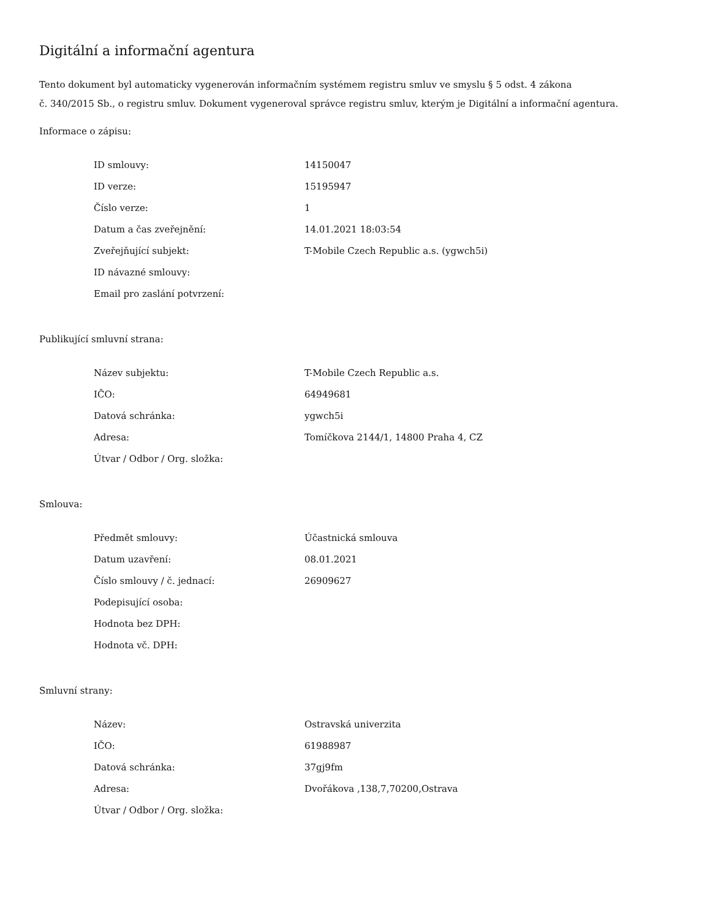Digitální a informační agentura
Tento dokument byl automaticky vygenerován informačním systémem registru smluv ve smyslu § 5 odst. 4 zákona
č. 340/2015 Sb., o registru smluv. Dokument vygeneroval správce registru smluv, kterým je Digitální a informační agentura.
Informace o zápisu:
| ID smlouvy: | 14150047 |
| ID verze: | 15195947 |
| Číslo verze: | 1 |
| Datum a čas zveřejnění: | 14.01.2021 18:03:54 |
| Zveřejňující subjekt: | T-Mobile Czech Republic a.s. (ygwch5i) |
| ID návazné smlouvy: | |
| Email pro zaslání potvrzení: | |
Publikující smluvní strana:
| Název subjektu: | T-Mobile Czech Republic a.s. |
| IČO: | 64949681 |
| Datová schránka: | ygwch5i |
| Adresa: | Tomíčkova 2144/1, 14800 Praha 4, CZ |
| Útvar / Odbor / Org. složka: | |
Smlouva:
| Předmět smlouvy: | Účastnická smlouva |
| Datum uzavření: | 08.01.2021 |
| Číslo smlouvy / č. jednací: | 26909627 |
| Podepisující osoba: | |
| Hodnota bez DPH: | |
| Hodnota vč. DPH: | |
Smluvní strany:
| Název: | Ostravská univerzita |
| IČO: | 61988987 |
| Datová schránka: | 37gj9fm |
| Adresa: | Dvořákova ,138,7,70200,Ostrava |
| Útvar / Odbor / Org. složka: | |